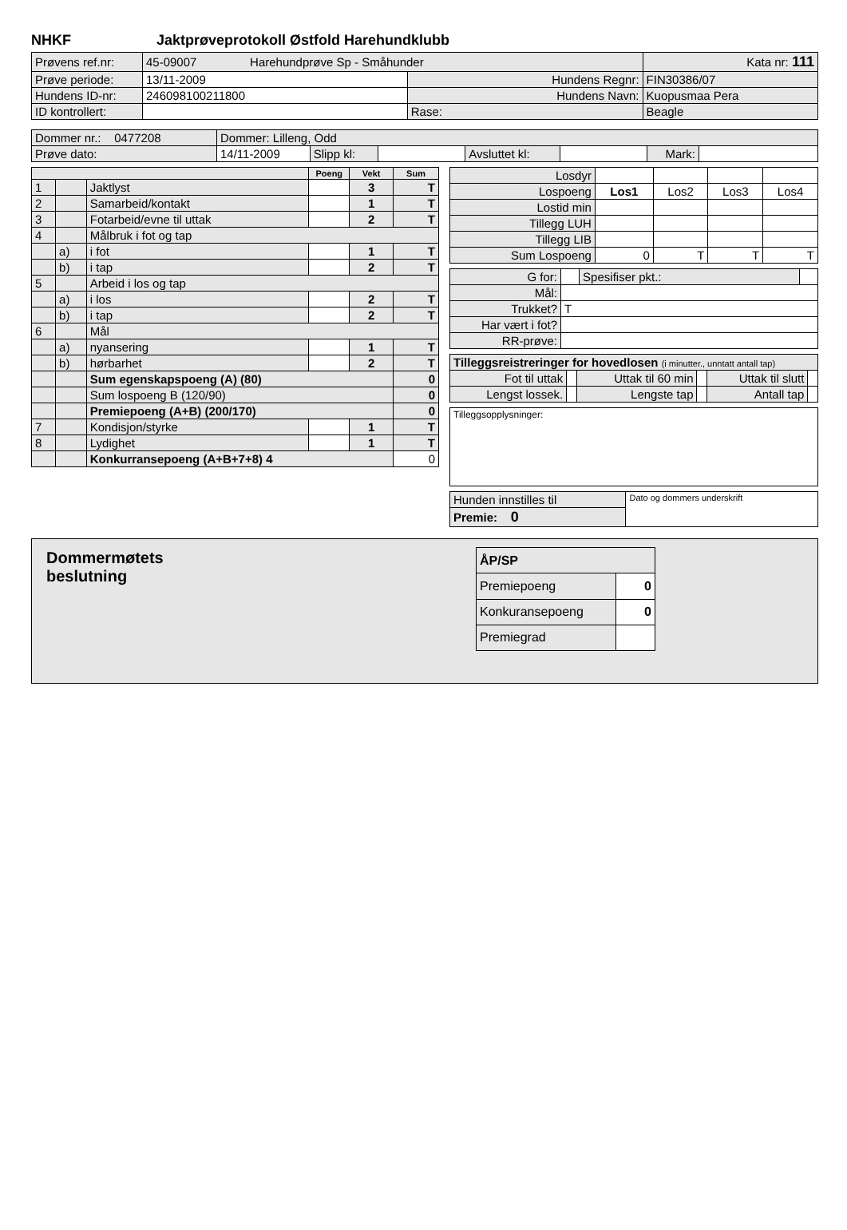NHKF Jaktprøveprotokoll Østfold Harehundklubb
| Prøvens ref.nr: | 45-09007 Harehundprøve Sp - Småhunder | | | Kata nr: 111 |
| Prøve periode: | 13/11-2009 | Hundens Regnr: | FIN30386/07 | |
| Hundens ID-nr: | 246098100211800 | Hundens Navn: | Kuopusmaa Pera | |
| ID kontrollert: | | Rase: | Beagle | |
| Dommer nr.: 0477208 | Dommer: Lilleng, Odd | | | | | | |
| Prøve dato: | 14/11-2009 | Slipp kl: | | Avsluttet kl: | | Mark: | |
| | | | Poeng | Vekt | Sum |
| --- | --- | --- | --- | --- | --- |
| 1 | | Jaktlyst | | 3 | T |
| 2 | | Samarbeid/kontakt | | 1 | T |
| 3 | | Fotarbeid/evne til uttak | | 2 | T |
| 4 | | Målbruk i fot og tap | | | |
| | a) | i fot | | 1 | T |
| | b) | i tap | | 2 | T |
| 5 | | Arbeid i los og tap | | | |
| | a) | i los | | 2 | T |
| | b) | i tap | | 2 | T |
| 6 | | Mål | | | |
| | a) | nyansering | | 1 | T |
| | b) | hørbarhet | | 2 | T |
| | | Sum egenskapspoeng (A) (80) | | | 0 |
| | | Sum lospoeng B (120/90) | | | 0 |
| | | Premiepoeng (A+B) (200/170) | | | 0 |
| 7 | | Kondisjon/styrke | | 1 | T |
| 8 | | Lydighet | | 1 | T |
| | | Konkurransepoeng (A+B+7+8) 4 | | | 0 |
| Losdyr | | | | |
| Lospoeng | Los1 | Los2 | Los3 | Los4 |
| Lostid min | | | | |
| Tillegg LUH | | | | |
| Tillegg LIB | | | | |
| Sum Lospoeng | 0 | T | T | T |
| G for: | | Spesifiser pkt.: | |
| Mål: | | | |
| Trukket? | T | | |
| Har vært i fot? | | | |
| RR-prøve: | | | |
| Tilleggsreistreringer for hovedlosen (i minutter., unntatt antall tap) | | | | | |
| Fot til uttak | | Uttak til 60 min | | Uttak til slutt | |
| Lengst lossek. | | Lengste tap | | Antall tap | |
| Tilleggsopplysninger: |
| Hunden innstilles til | Dato og dommers underskrift |
| Premie: 0 | |
Dommermøtets
beslutning
| ÅP/SP | |
| Premiepoeng | 0 |
| Konkuransepoeng | 0 |
| Premiegrad | |